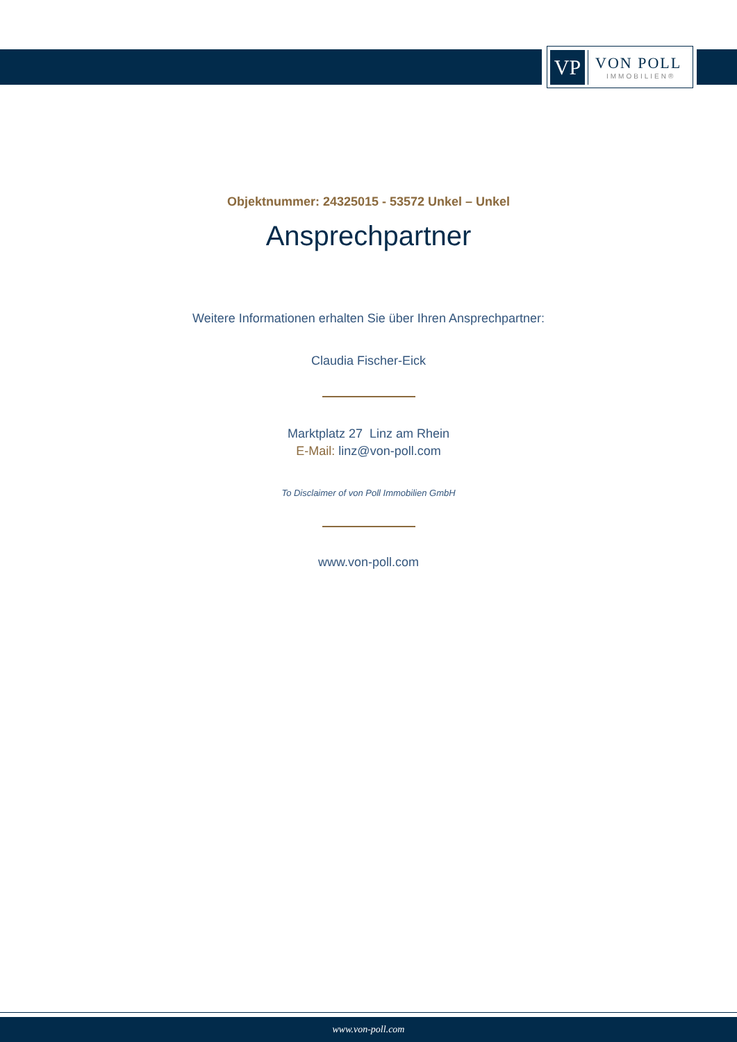VP
VON POLL
IMMOBILIEN®
Objektnummer: 24325015 - 53572 Unkel – Unkel
Ansprechpartner
Weitere Informationen erhalten Sie über Ihren Ansprechpartner:
Claudia Fischer-Eick
Marktplatz 27 Linz am Rhein
E-Mail: linz@von-poll.com
To Disclaimer of von Poll Immobilien GmbH
www.von-poll.com
www.von-poll.com